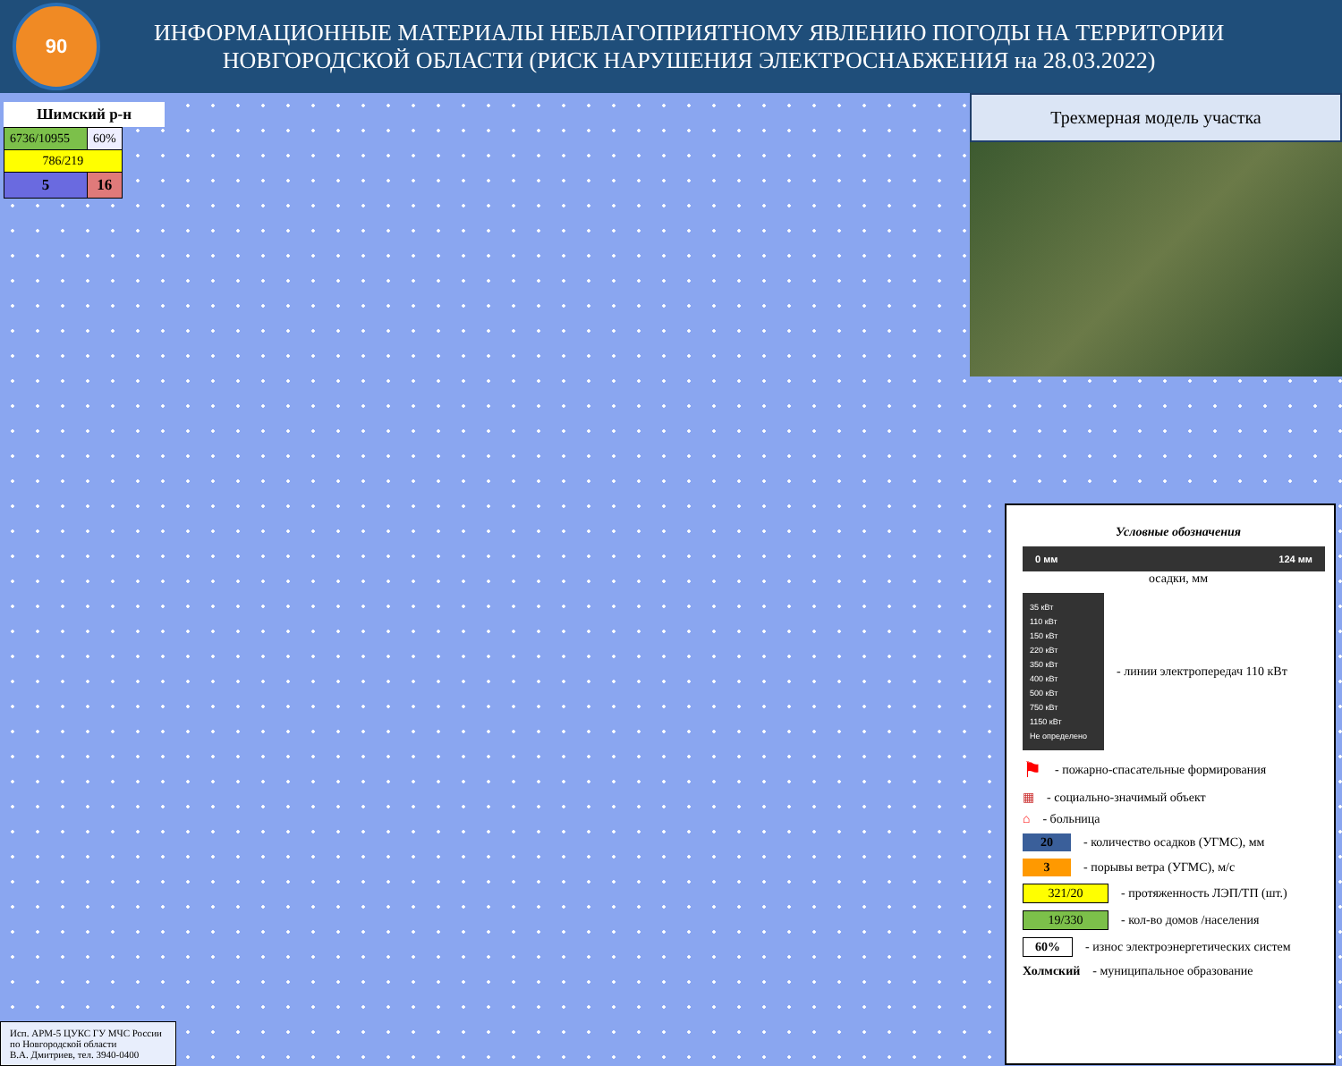90
ИНФОРМАЦИОННЫЕ МАТЕРИАЛЫ НЕБЛАГОПРИЯТНОМУ ЯВЛЕНИЮ ПОГОДЫ НА ТЕРРИТОРИИ
НОВГОРОДСКОЙ ОБЛАСТИ (РИСК НАРУШЕНИЯ ЭЛЕКТРОСНАБЖЕНИЯ на 28.03.2022)
Шимский р-н
| 6736/10955 | 60% |
| 786/219 | |
| 5 | 16 |
Трехмерная модель участка
Условные обозначения
0 мм 124 мм
осадки, мм
35 кВт
110 кВт
150 кВт
220 кВт
350 кВт
400 кВт
500 кВт
750 кВт
1150 кВт
Не определено
- линии электропередач 110 кВт
⚑ - пожарно-спасательные формирования
▦ - социально-значимый объект
⌂ - больница
20 - количество осадков (УГМС), мм
3 - порывы ветра (УГМС), м/с
321/20 - протяженность ЛЭП/ТП (шт.)
19/330 - кол-во домов /населения
60% - износ электроэнергетических систем
Холмский - муниципальное образование
Исп. АРМ-5 ЦУКС ГУ МЧС России
по Новгородской области
В.А. Дмитриев, тел. 3940-0400